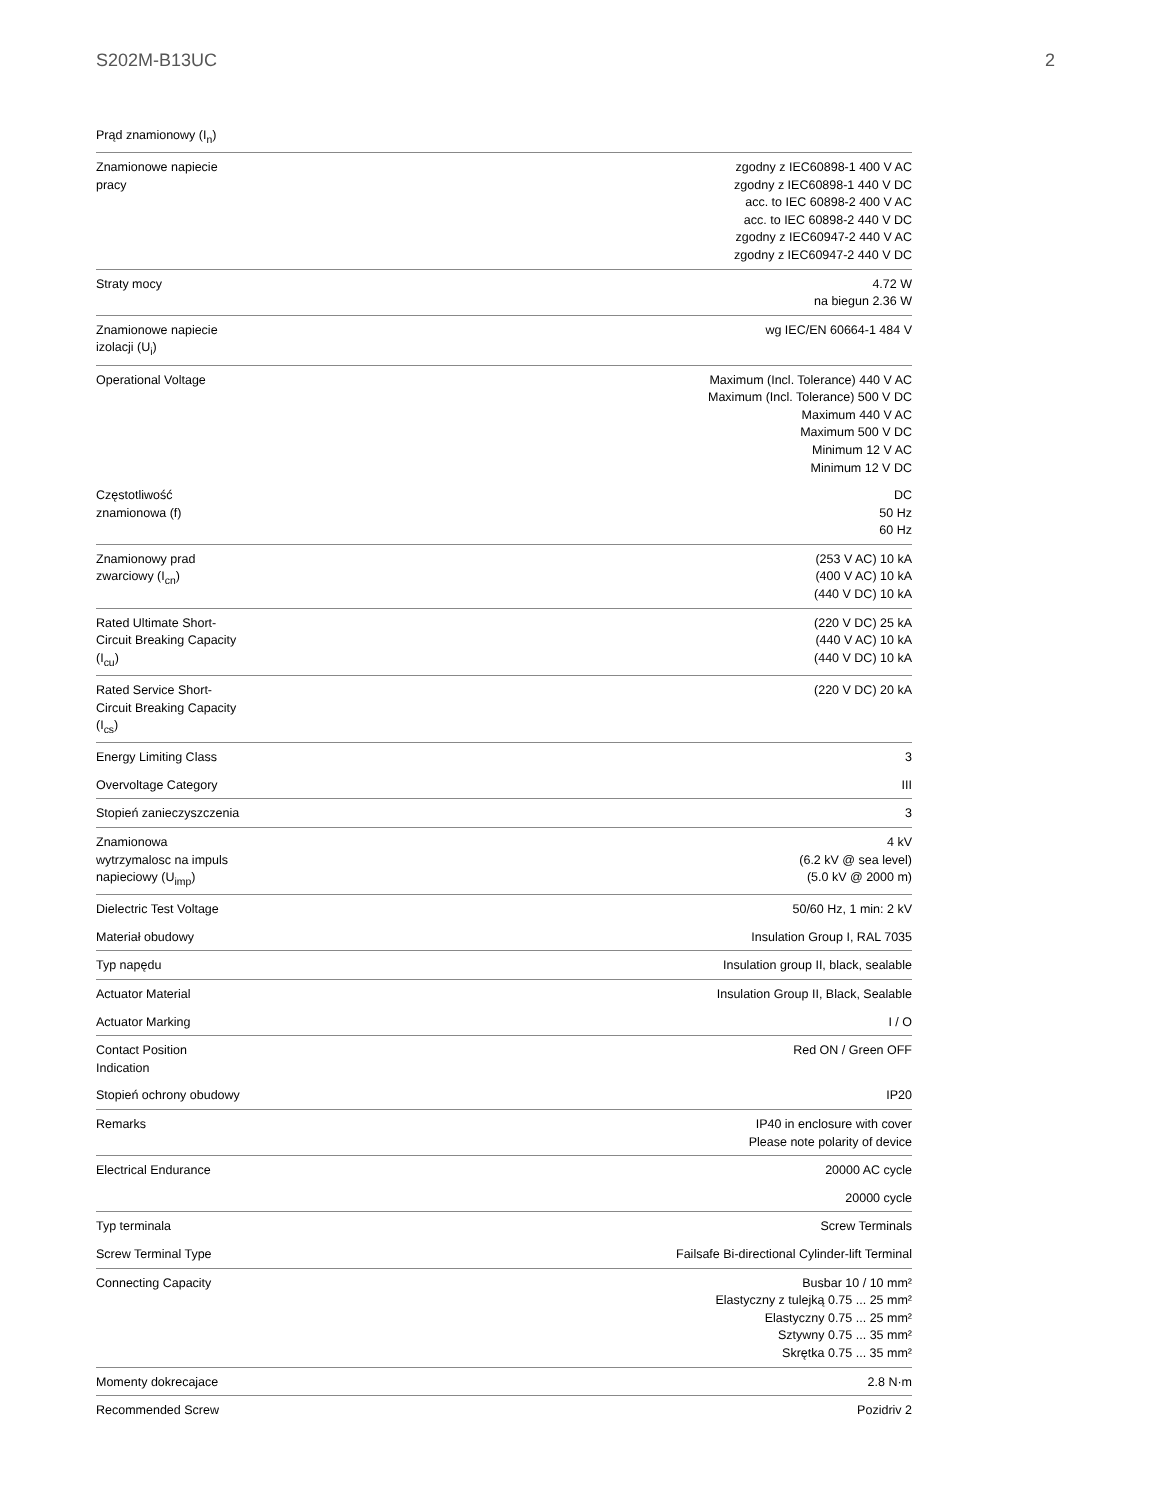S202M-B13UC 2
| Prąd znamionowy (I<sub>n</sub>) | |
| Znamionowe napiecie pracy | zgodny z IEC60898-1 400 V AC zgodny z IEC60898-1 440 V DC acc. to IEC 60898-2 400 V AC acc. to IEC 60898-2 440 V DC zgodny z IEC60947-2 440 V AC zgodny z IEC60947-2 440 V DC |
| Straty mocy | 4.72 W na biegun 2.36 W |
| Znamionowe napiecie izolacji (U<sub>i</sub>) | wg IEC/EN 60664-1 484 V |
| Operational Voltage | Maximum (Incl. Tolerance) 440 V AC Maximum (Incl. Tolerance) 500 V DC Maximum 440 V AC Maximum 500 V DC Minimum 12 V AC Minimum 12 V DC |
| Częstotliwość znamionowa (f) | DC 50 Hz 60 Hz |
| Znamionowy prad zwarciowy (I<sub>cn</sub>) | (253 V AC) 10 kA (400 V AC) 10 kA (440 V DC) 10 kA |
| Rated Ultimate Short- Circuit Breaking Capacity (I<sub>cu</sub>) | (220 V DC) 25 kA (440 V AC) 10 kA (440 V DC) 10 kA |
| Rated Service Short- Circuit Breaking Capacity (I<sub>cs</sub>) | (220 V DC) 20 kA |
| Energy Limiting Class | 3 |
| Overvoltage Category | III |
| Stopień zanieczyszczenia | 3 |
| Znamionowa wytrzymalosc na impuls napieciowy (U<sub>imp</sub>) | 4 kV (6.2 kV @ sea level) (5.0 kV @ 2000 m) |
| Dielectric Test Voltage | 50/60 Hz, 1 min: 2 kV |
| Materiał obudowy | Insulation Group I, RAL 7035 |
| Typ napędu | Insulation group II, black, sealable |
| Actuator Material | Insulation Group II, Black, Sealable |
| Actuator Marking | I / O |
| Contact Position Indication | Red ON / Green OFF |
| Stopień ochrony obudowy | IP20 |
| Remarks | IP40 in enclosure with cover Please note polarity of device |
| Electrical Endurance | 20000 AC cycle |
| | 20000 cycle |
| Typ terminala | Screw Terminals |
| Screw Terminal Type | Failsafe Bi-directional Cylinder-lift Terminal |
| Connecting Capacity | Busbar 10 / 10 mm² Elastyczny z tulejką 0.75 ... 25 mm² Elastyczny 0.75 ... 25 mm² Sztywny 0.75 ... 35 mm² Skrętka 0.75 ... 35 mm² |
| Momenty dokrecajace | 2.8 N·m |
| Recommended Screw | Pozidriv 2 |